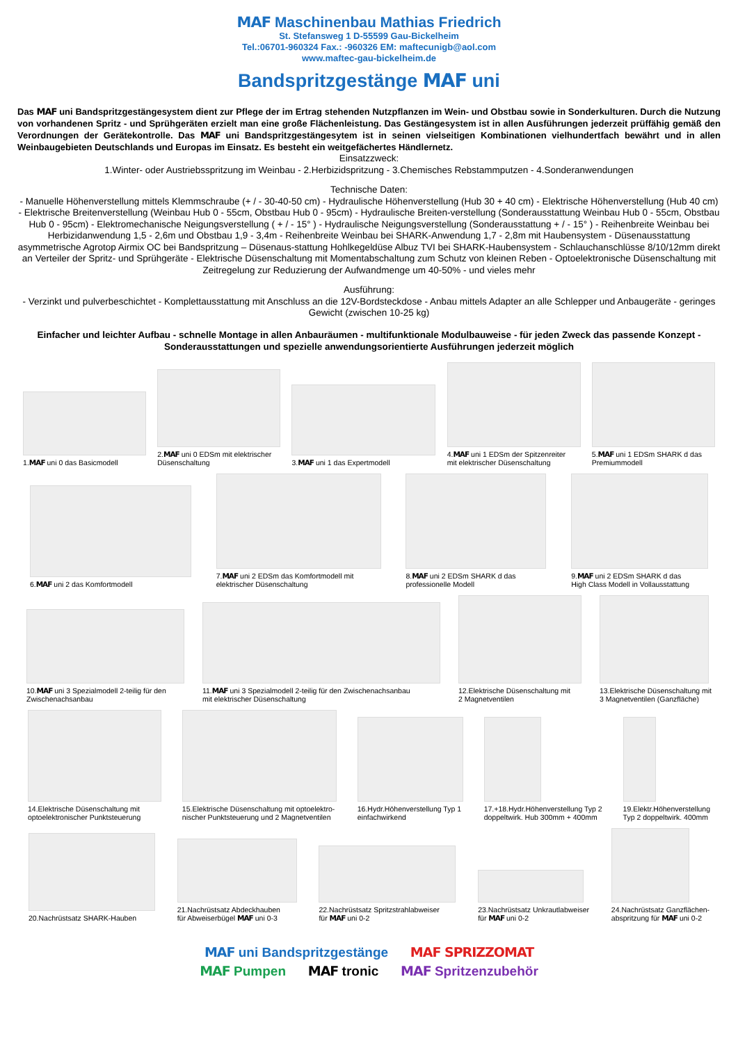MAF Maschinenbau Mathias Friedrich
St. Stefansweg 1 D-55599 Gau-Bickelheim
Tel.:06701-960324 Fax.: -960326 EM: maftecunigb@aol.com
www.maftec-gau-bickelheim.de
Bandspritzgestänge MAF uni
Das MAF uni Bandspritzgestängesystem dient zur Pflege der im Ertrag stehenden Nutzpflanzen im Wein- und Obstbau sowie in Sonderkulturen. Durch die Nutzung von vorhandenen Spritz - und Sprühgeräten erzielt man eine große Flächenleistung. Das Gestängesystem ist in allen Ausführungen jederzeit prüffähig gemäß den Verordnungen der Gerätekontrolle. Das MAF uni Bandspritzgestängesytem ist in seinen vielseitigen Kombinationen vielhundertfach bewährt und in allen Weinbaugebieten Deutschlands und Europas im Einsatz. Es besteht ein weitgefächertes Händlernetz.
Einsatzzweck:
1.Winter- oder Austriebsspritzung im Weinbau - 2.Herbizidspritzung - 3.Chemisches Rebstammputzen - 4.Sonderanwendungen
Technische Daten:
- Manuelle Höhenverstellung mittels Klemmschraube (+ / - 30-40-50 cm) - Hydraulische Höhenverstellung (Hub 30 + 40 cm) - Elektrische Höhenverstellung (Hub 40 cm) - Elektrische Breitenverstellung (Weinbau Hub 0 - 55cm, Obstbau Hub 0 - 95cm) - Hydraulische Breiten-verstellung (Sonderausstattung Weinbau Hub 0 - 55cm, Obstbau Hub 0 - 95cm) - Elektromechanische Neigungsverstellung ( + / - 15° ) - Hydraulische Neigungsverstellung (Sonderausstattung + / - 15° ) - Reihenbreite Weinbau bei Herbizidanwendung 1,5 - 2,6m und Obstbau 1,9 - 3,4m - Reihenbreite Weinbau bei SHARK-Anwendung 1,7 - 2,8m mit Haubensystem - Düsenausstattung asymmetrische Agrotop Airmix OC bei Bandspritzung – Düsenaus-stattung Hohlkegeldüse Albuz TVI bei SHARK-Haubensystem - Schlauchanschlüsse 8/10/12mm direkt an Verteiler der Spritz- und Sprühgeräte - Elektrische Düsenschaltung mit Momentabschaltung zum Schutz von kleinen Reben - Optoelektronische Düsenschaltung mit Zeitregelung zur Reduzierung der Aufwandmenge um 40-50% - und vieles mehr
Ausführung:
- Verzinkt und pulverbeschichtet - Komplettausstattung mit Anschluss an die 12V-Bordsteckdose - Anbau mittels Adapter an alle Schlepper und Anbaugeräte - geringes Gewicht (zwischen 10-25 kg)
Einfacher und leichter Aufbau - schnelle Montage in allen Anbauräumen - multifunktionale Modulbauweise - für jeden Zweck das passende Konzept - Sonderausstattungen und spezielle anwendungsorientierte Ausführungen jederzeit möglich
1.MAF uni 0 das Basicmodell
2.MAF uni 0 EDSm mit elektrischer
Düsenschaltung
3.MAF uni 1 das Expertmodell
4.MAF uni 1 EDSm der Spitzenreiter
mit elektrischer Düsenschaltung
5.MAF uni 1 EDSm SHARK d das
Premiummodell
6.MAF uni 2 das Komfortmodell
7.MAF uni 2 EDSm das Komfortmodell mit
elektrischer Düsenschaltung
8.MAF uni 2 EDSm SHARK d das
professionelle Modell
9.MAF uni 2 EDSm SHARK d das
High Class Modell in Vollausstattung
10.MAF uni 3 Spezialmodell 2-teilig für den
Zwischenachsanbau
11.MAF uni 3 Spezialmodell 2-teilig für den Zwischenachsanbau
mit elektrischer Düsenschaltung
12.Elektrische Düsenschaltung mit
2 Magnetventilen
13.Elektrische Düsenschaltung mit
3 Magnetventilen (Ganzfläche)
14.Elektrische Düsenschaltung mit
optoelektronischer Punktsteuerung
15.Elektrische Düsenschaltung mit optoelektro-
nischer Punktsteuerung und 2 Magnetventilen
16.Hydr.Höhenverstellung Typ 1
einfachwirkend
17.+18.Hydr.Höhenverstellung Typ 2
doppeltwirk. Hub 300mm + 400mm
19.Elektr.Höhenverstellung
Typ 2 doppeltwirk. 400mm
20.Nachrüstsatz SHARK-Hauben
21.Nachrüstsatz Abdeckhauben
für Abweiserbügel MAF uni 0-3
22.Nachrüstsatz Spritzstrahlabweiser
für MAF uni 0-2
23.Nachrüstsatz Unkrautlabweiser
für MAF uni 0-2
24.Nachrüstsatz Ganzflächen-
abspritzung für MAF uni 0-2
MAF uni Bandspritzgestänge MAF SPRIZZOMAT
MAF Pumpen MAF tronic MAF Spritzenzubehör